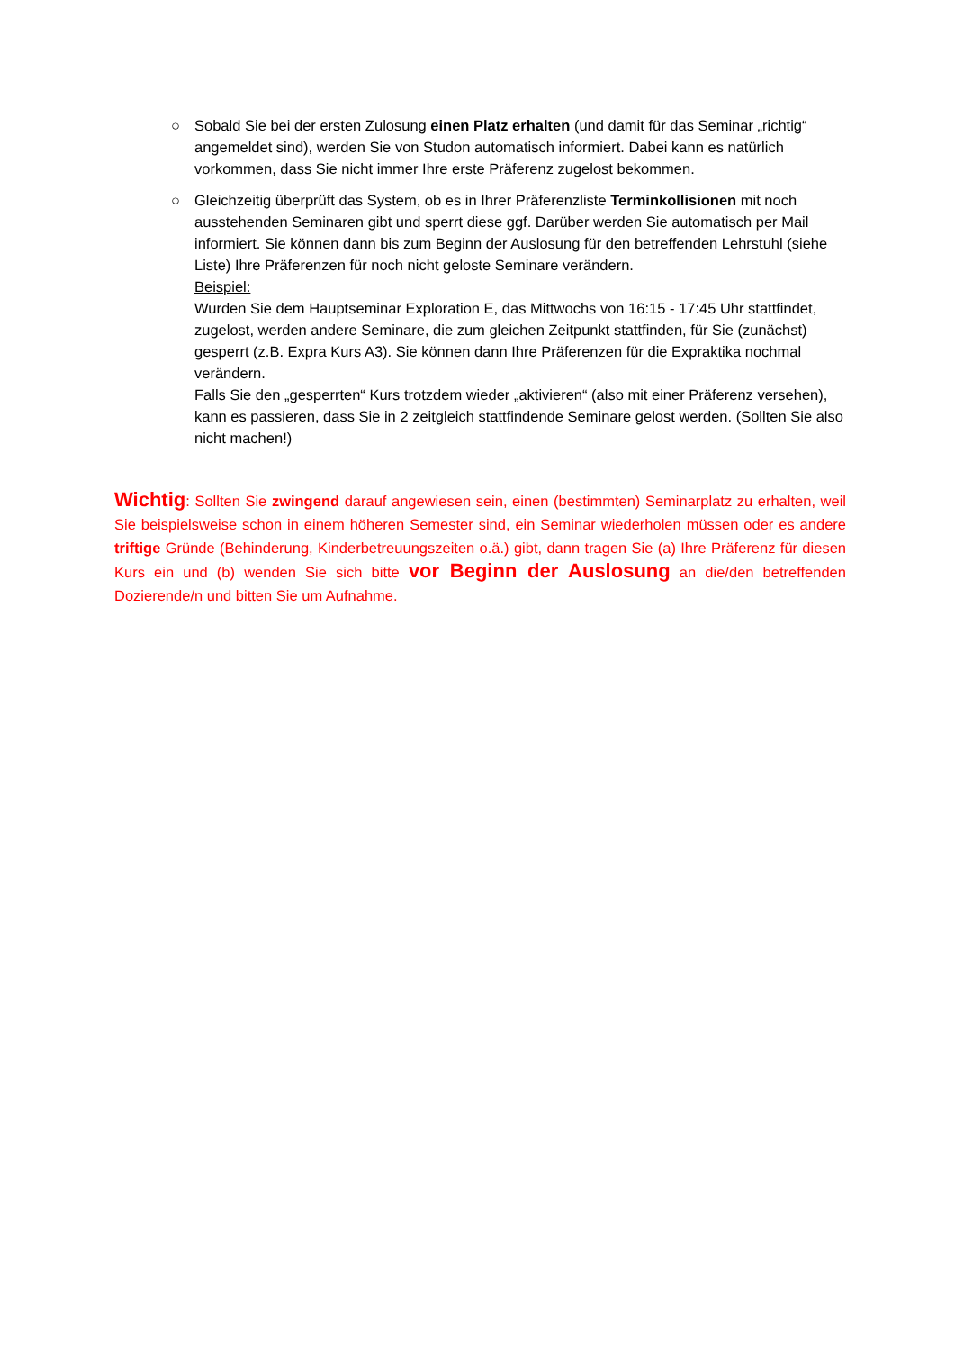○ Sobald Sie bei der ersten Zulosung einen Platz erhalten (und damit für das Seminar „richtig“ angemeldet sind), werden Sie von Studon automatisch informiert. Dabei kann es natürlich vorkommen, dass Sie nicht immer Ihre erste Präferenz zugelost bekommen.
○ Gleichzeitig überprüft das System, ob es in Ihrer Präferenzliste Terminkollisionen mit noch ausstehenden Seminaren gibt und sperrt diese ggf. Darüber werden Sie automatisch per Mail informiert. Sie können dann bis zum Beginn der Auslosung für den betreffenden Lehrstuhl (siehe Liste) Ihre Präferenzen für noch nicht geloste Seminare verändern.
Beispiel:
Wurden Sie dem Hauptseminar Exploration E, das Mittwochs von 16:15 - 17:45 Uhr stattfindet, zugelost, werden andere Seminare, die zum gleichen Zeitpunkt stattfinden, für Sie (zunächst) gesperrt (z.B. Expra Kurs A3). Sie können dann Ihre Präferenzen für die Expraktika nochmal verändern.
Falls Sie den „gesperrten“ Kurs trotzdem wieder „aktivieren“ (also mit einer Präferenz versehen), kann es passieren, dass Sie in 2 zeitgleich stattfindende Seminare gelost werden. (Sollten Sie also nicht machen!)
Wichtig: Sollten Sie zwingend darauf angewiesen sein, einen (bestimmten) Seminarplatz zu erhalten, weil Sie beispielsweise schon in einem höheren Semester sind, ein Seminar wiederholen müssen oder es andere triftige Gründe (Behinderung, Kinderbetreuungszeiten o.ä.) gibt, dann tragen Sie (a) Ihre Präferenz für diesen Kurs ein und (b) wenden Sie sich bitte vor Beginn der Auslosung an die/den betreffenden Dozierende/n und bitten Sie um Aufnahme.